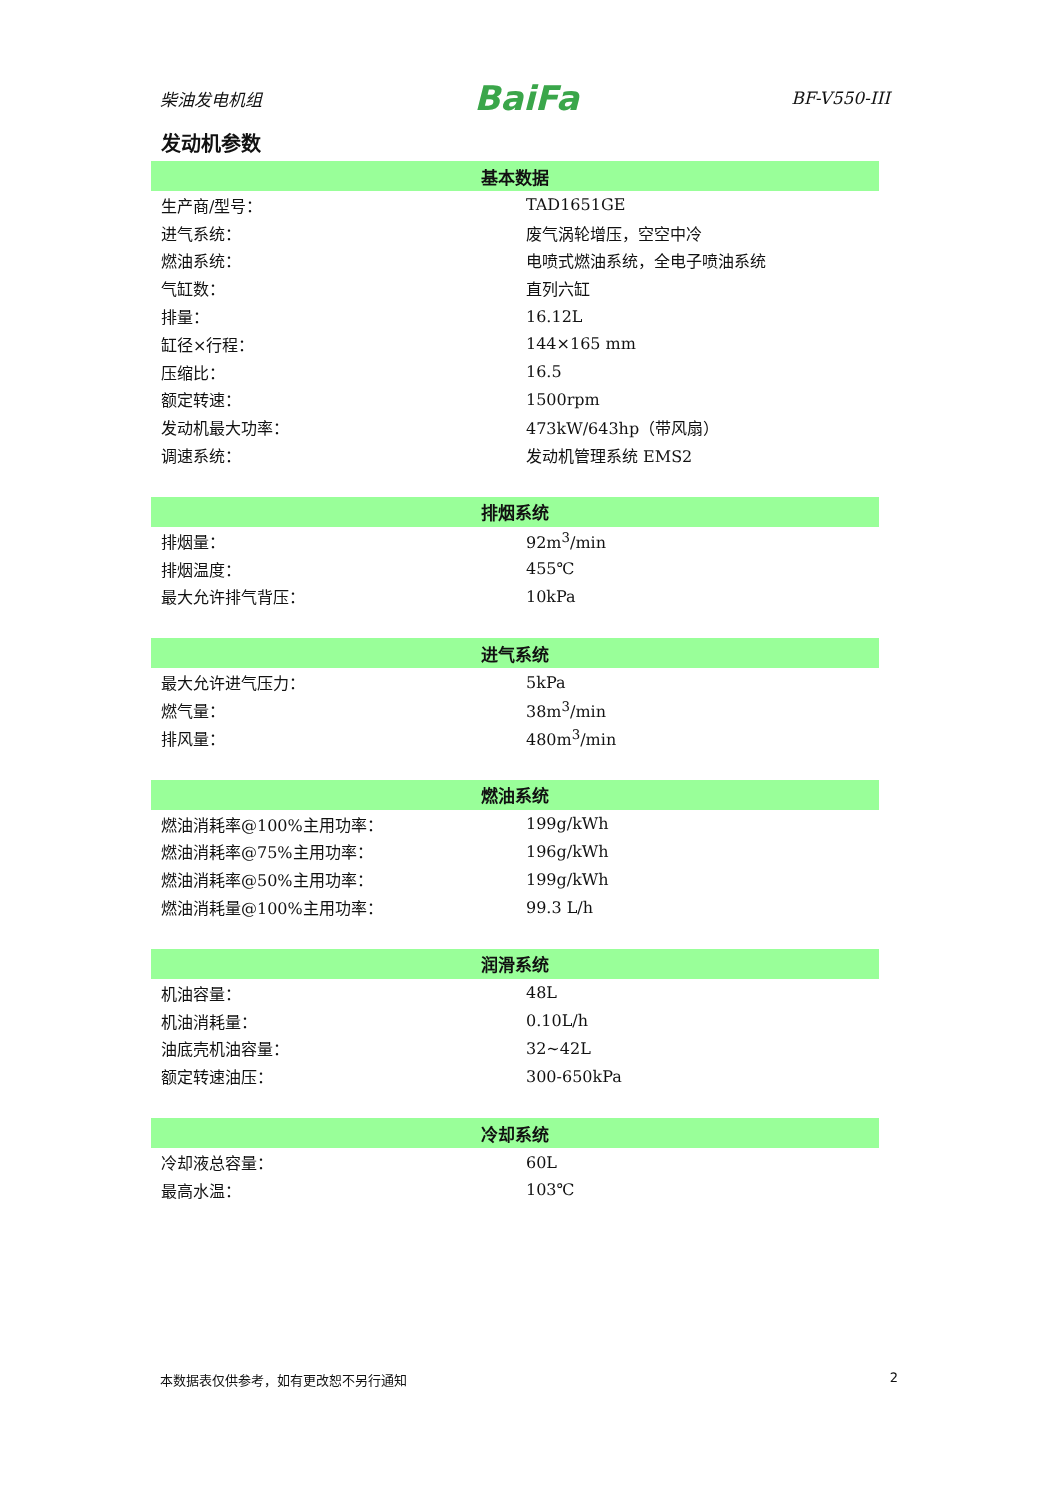柴油发电机组 BaiFa BF-V550-III
发动机参数
| 基本数据 | |
| --- | --- |
| 生产商/型号： | TAD1651GE |
| 进气系统： | 废气涡轮增压，空空中冷 |
| 燃油系统： | 电喷式燃油系统，全电子喷油系统 |
| 气缸数： | 直列六缸 |
| 排量： | 16.12L |
| 缸径×行程： | 144×165 mm |
| 压缩比： | 16.5 |
| 额定转速： | 1500rpm |
| 发动机最大功率： | 473kW/643hp（带风扇） |
| 调速系统： | 发动机管理系统 EMS2 |
| 排烟系统 | |
| --- | --- |
| 排烟量： | 92m<sup>3</sup>/min |
| 排烟温度： | 455℃ |
| 最大允许排气背压： | 10kPa |
| 进气系统 | |
| --- | --- |
| 最大允许进气压力： | 5kPa |
| 燃气量： | 38m<sup>3</sup>/min |
| 排风量： | 480m<sup>3</sup>/min |
| 燃油系统 | |
| --- | --- |
| 燃油消耗率@100%主用功率： | 199g/kWh |
| 燃油消耗率@75%主用功率： | 196g/kWh |
| 燃油消耗率@50%主用功率： | 199g/kWh |
| 燃油消耗量@100%主用功率： | 99.3 L/h |
| 润滑系统 | |
| --- | --- |
| 机油容量： | 48L |
| 机油消耗量： | 0.10L/h |
| 油底壳机油容量： | 32~42L |
| 额定转速油压： | 300-650kPa |
| 冷却系统 | |
| --- | --- |
| 冷却液总容量： | 60L |
| 最高水温： | 103℃ |
本数据表仅供参考，如有更改恕不另行通知 2